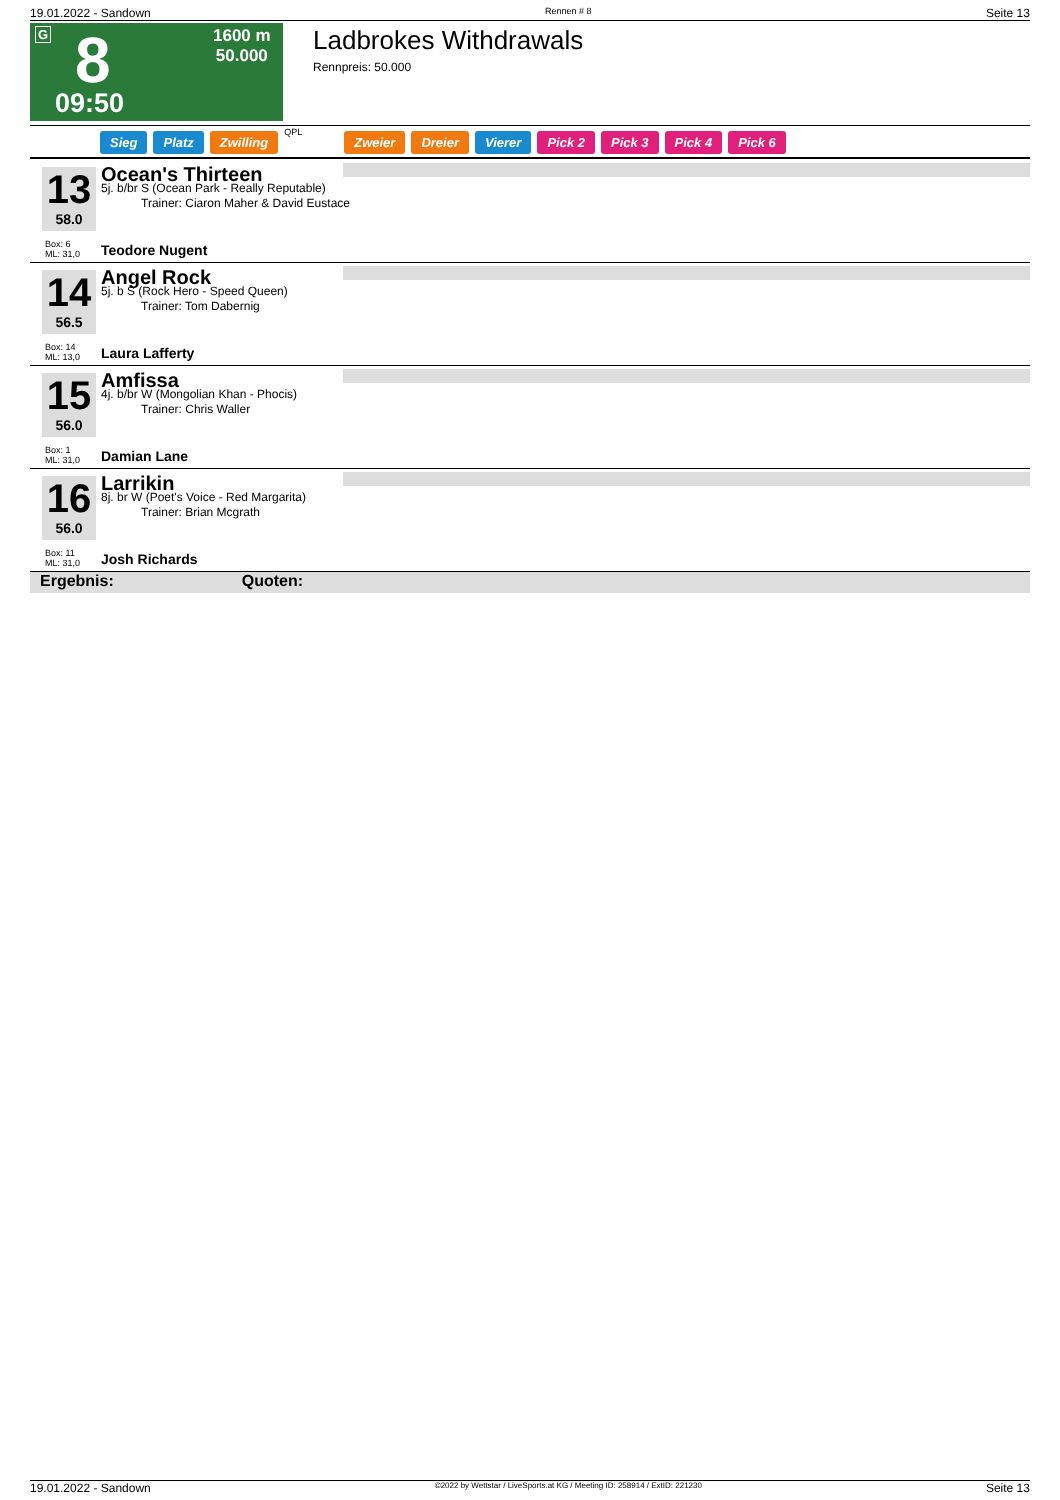19.01.2022 - Sandown Rennen # 8 Seite 13
G 8
09:50
1600 m
50.000
Ladbrokes Withdrawals
Rennpreis: 50.000
Sieg Platz Zwilling QPL Zweier Dreier Vierer Pick 2 Pick 3 Pick 4 Pick 6
13
58.0
Ocean's Thirteen
5j. b/br S (Ocean Park - Really Reputable)
Trainer: Ciaron Maher & David Eustace
Box: 6
ML: 31,0
Teodore Nugent
14
56.5
Angel Rock
5j. b S (Rock Hero - Speed Queen)
Trainer: Tom Dabernig
Box: 14
ML: 13,0
Laura Lafferty
15
56.0
Amfissa
4j. b/br W (Mongolian Khan - Phocis)
Trainer: Chris Waller
Box: 1
ML: 31,0
Damian Lane
16
56.0
Larrikin
8j. br W (Poet's Voice - Red Margarita)
Trainer: Brian Mcgrath
Box: 11
ML: 31,0
Josh Richards
Ergebnis: Quoten:
19.01.2022 - Sandown ©2022 by Wettstar / LiveSports.at KG / Meeting ID: 258914 / ExtID: 221230 Seite 13